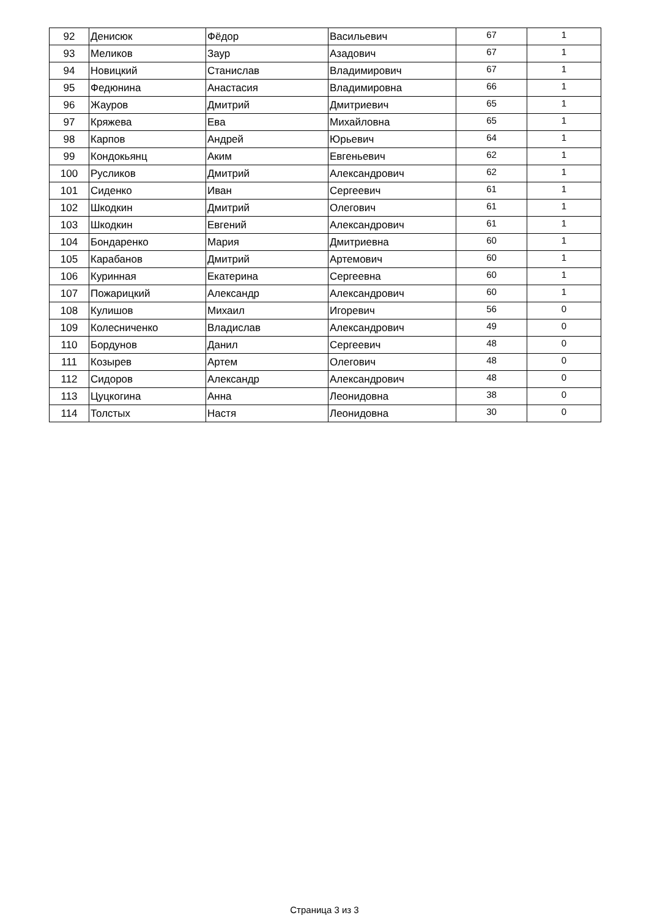| 92 | Денисюк | Фёдор | Васильевич | 67 | 1 |
| 93 | Меликов | Заур | Азадович | 67 | 1 |
| 94 | Новицкий | Станислав | Владимирович | 67 | 1 |
| 95 | Федюнина | Анастасия | Владимировна | 66 | 1 |
| 96 | Жауров | Дмитрий | Дмитриевич | 65 | 1 |
| 97 | Кряжева | Ева | Михайловна | 65 | 1 |
| 98 | Карпов | Андрей | Юрьевич | 64 | 1 |
| 99 | Кондокьянц | Аким | Евгеньевич | 62 | 1 |
| 100 | Русликов | Дмитрий | Александрович | 62 | 1 |
| 101 | Сиденко | Иван | Сергеевич | 61 | 1 |
| 102 | Шкодкин | Дмитрий | Олегович | 61 | 1 |
| 103 | Шкодкин | Евгений | Александрович | 61 | 1 |
| 104 | Бондаренко | Мария | Дмитриевна | 60 | 1 |
| 105 | Карабанов | Дмитрий | Артемович | 60 | 1 |
| 106 | Куринная | Екатерина | Сергеевна | 60 | 1 |
| 107 | Пожарицкий | Александр | Александрович | 60 | 1 |
| 108 | Кулишов | Михаил | Игоревич | 56 | 0 |
| 109 | Колесниченко | Владислав | Александрович | 49 | 0 |
| 110 | Бордунов | Данил | Сергеевич | 48 | 0 |
| 111 | Козырев | Артем | Олегович | 48 | 0 |
| 112 | Сидоров | Александр | Александрович | 48 | 0 |
| 113 | Цуцкогина | Анна | Леонидовна | 38 | 0 |
| 114 | Толстых | Настя | Леонидовна | 30 | 0 |
Страница 3 из 3